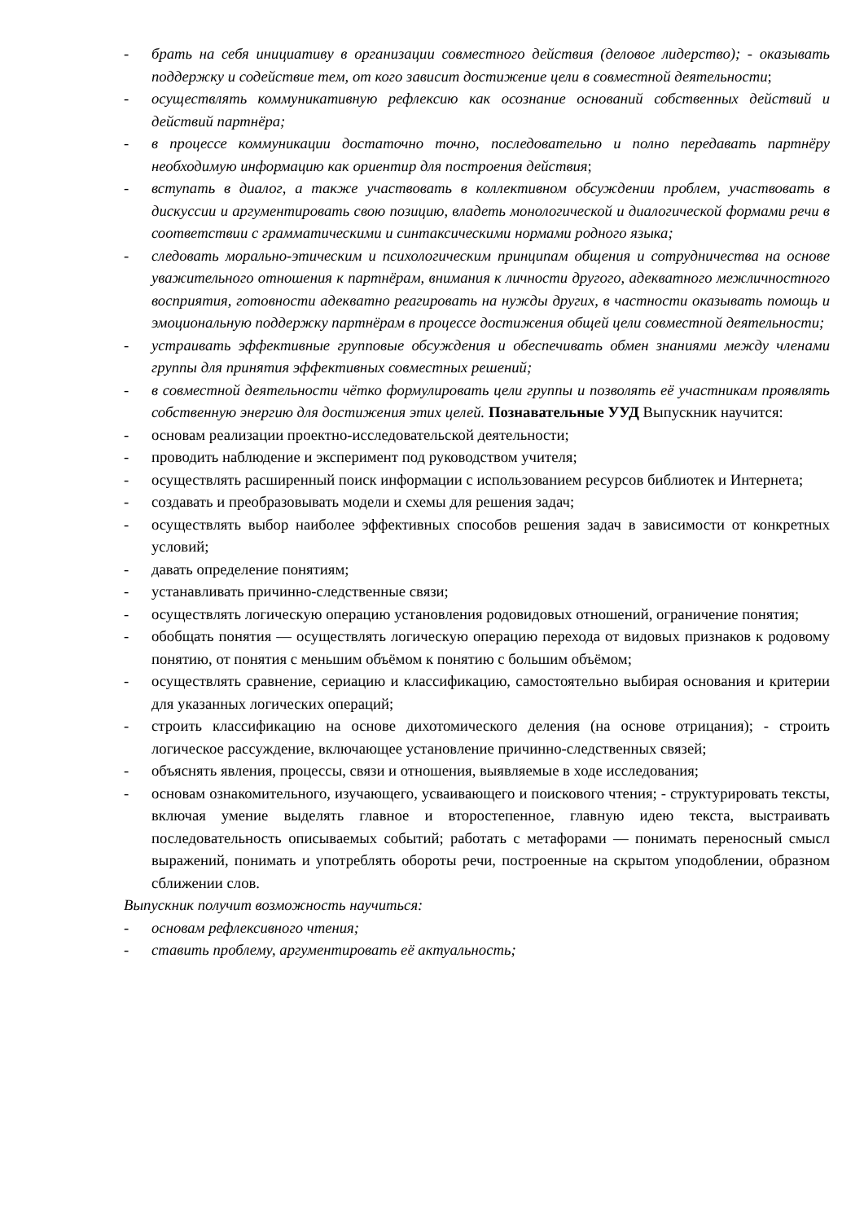- брать на себя инициативу в организации совместного действия (деловое лидерство); - оказывать поддержку и содействие тем, от кого зависит достижение цели в совместной деятельности;
- осуществлять коммуникативную рефлексию как осознание оснований собственных действий и действий партнёра;
- в процессе коммуникации достаточно точно, последовательно и полно передавать партнёру необходимую информацию как ориентир для построения действия;
- вступать в диалог, а также участвовать в коллективном обсуждении проблем, участвовать в дискуссии и аргументировать свою позицию, владеть монологической и диалогической формами речи в соответствии с грамматическими и синтаксическими нормами родного языка;
- следовать морально-этическим и психологическим принципам общения и сотрудничества на основе уважительного отношения к партнёрам, внимания к личности другого, адекватного межличностного восприятия, готовности адекватно реагировать на нужды других, в частности оказывать помощь и эмоциональную поддержку партнёрам в процессе достижения общей цели совместной деятельности;
- устраивать эффективные групповые обсуждения и обеспечивать обмен знаниями между членами группы для принятия эффективных совместных решений;
- в совместной деятельности чётко формулировать цели группы и позволять её участникам проявлять собственную энергию для достижения этих целей. Познавательные УУД Выпускник научится:
- основам реализации проектно-исследовательской деятельности;
- проводить наблюдение и эксперимент под руководством учителя;
- осуществлять расширенный поиск информации с использованием ресурсов библиотек и Интернета;
- создавать и преобразовывать модели и схемы для решения задач;
- осуществлять выбор наиболее эффективных способов решения задач в зависимости от конкретных условий;
- давать определение понятиям;
- устанавливать причинно-следственные связи;
- осуществлять логическую операцию установления родовидовых отношений, ограничение понятия;
- обобщать понятия — осуществлять логическую операцию перехода от видовых признаков к родовому понятию, от понятия с меньшим объёмом к понятию с большим объёмом;
- осуществлять сравнение, сериацию и классификацию, самостоятельно выбирая основания и критерии для указанных логических операций;
- строить классификацию на основе дихотомического деления (на основе отрицания); - строить логическое рассуждение, включающее установление причинно-следственных связей;
- объяснять явления, процессы, связи и отношения, выявляемые в ходе исследования;
- основам ознакомительного, изучающего, усваивающего и поискового чтения; - структурировать тексты, включая умение выделять главное и второстепенное, главную идею текста, выстраивать последовательность описываемых событий; работать с метафорами — понимать переносный смысл выражений, понимать и употреблять обороты речи, построенные на скрытом уподоблении, образном сближении слов.
Выпускник получит возможность научиться:
- основам рефлексивного чтения;
- ставить проблему, аргументировать её актуальность;